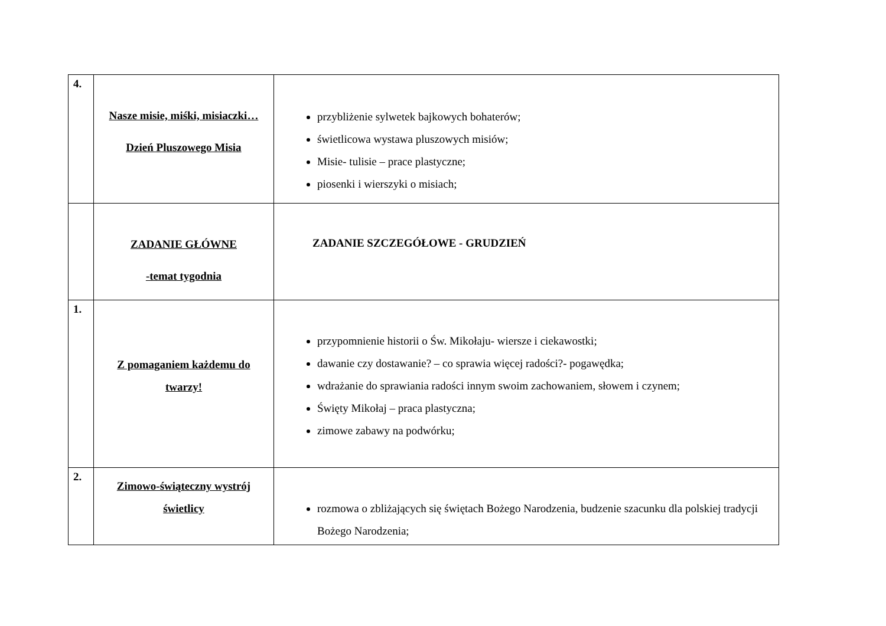| 4. | Nasze misie, miśki, misiaczki… Dzień Pluszowego Misia | przybliżenie sylwetek bajkowych bohaterów; świetlicowa wystawa pluszowych misiów; Misie- tulisie – prace plastyczne; piosenki i wierszyki o misiach; |
| | ZADANIE GŁÓWNE -temat tygodnia | ZADANIE SZCZEGÓŁOWE - GRUDZIEŃ |
| 1. | Z pomaganiem każdemu do twarzy! | przypomnienie historii o Św. Mikołaju- wiersze i ciekawostki; dawanie czy dostawanie? – co sprawia więcej radości?- pogawędka; wdrażanie do sprawiania radości innym swoim zachowaniem, słowem i czynem; Święty Mikołaj – praca plastyczna; zimowe zabawy na podwórku; |
| 2. | Zimowo-świąteczny wystrój świetlicy | rozmowa o zbliżających się świętach Bożego Narodzenia, budzenie szacunku dla polskiej tradycji Bożego Narodzenia; |